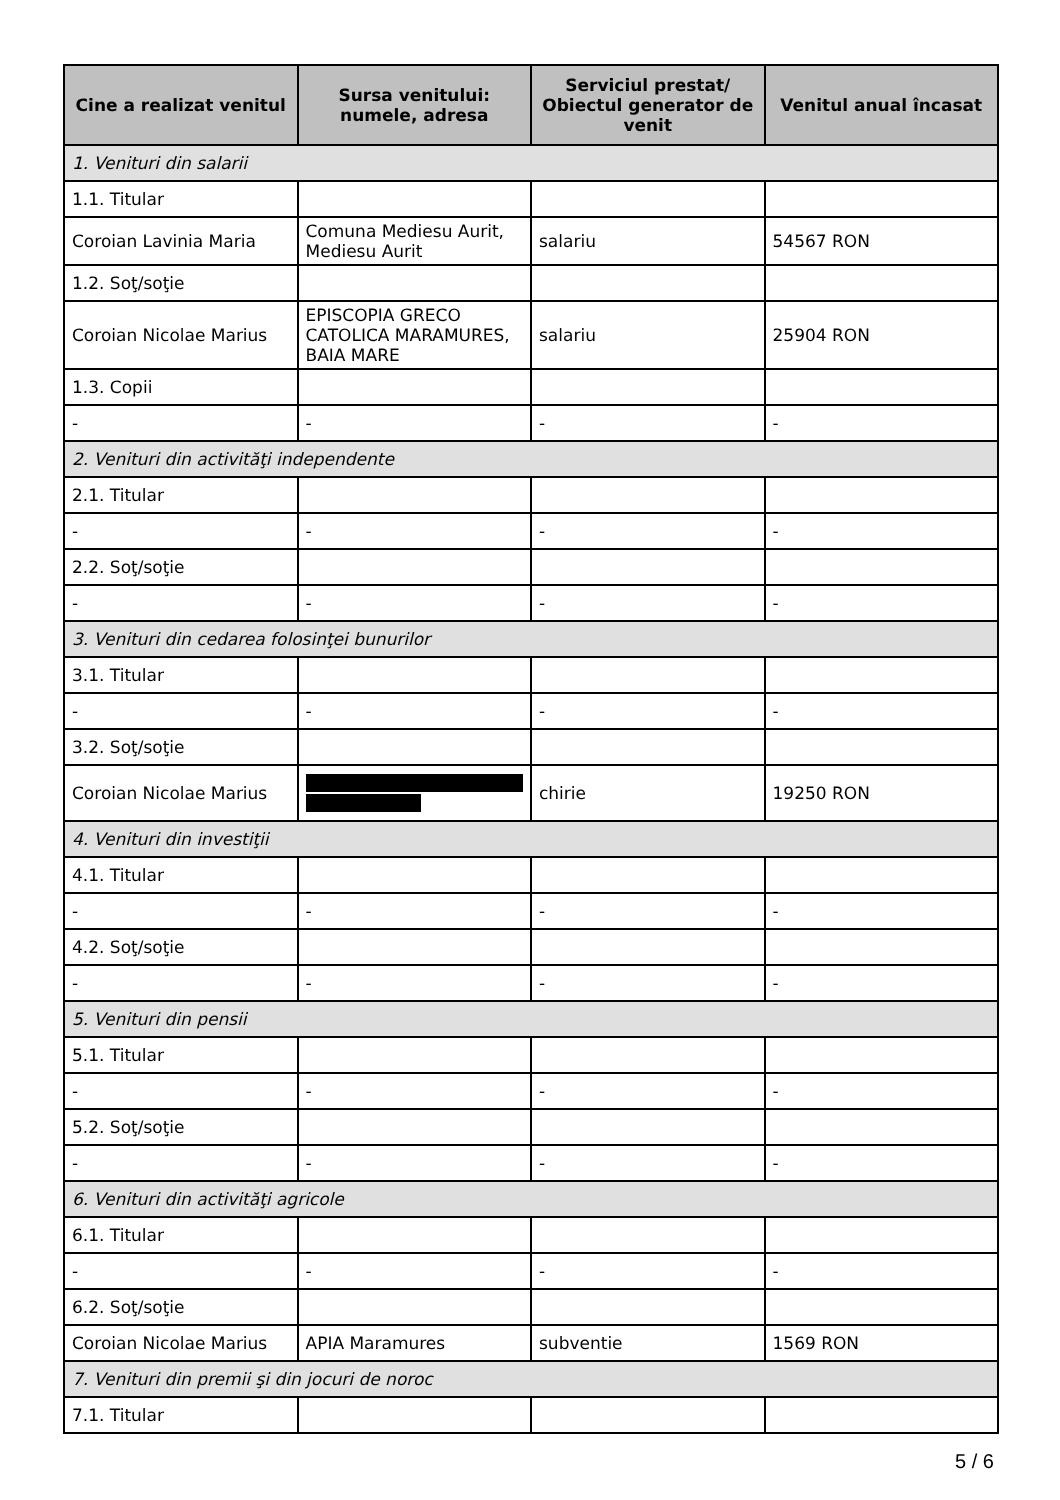| Cine a realizat venitul | Sursa venitului: numele, adresa | Serviciul prestat/ Obiectul generator de venit | Venitul anual încasat |
| --- | --- | --- | --- |
| 1. Venituri din salarii | | | |
| 1.1. Titular | | | |
| Coroian Lavinia Maria | Comuna Mediesu Aurit, Mediesu Aurit | salariu | 54567 RON |
| 1.2. Soţ/soţie | | | |
| Coroian Nicolae Marius | EPISCOPIA GRECO CATOLICA MARAMURES, BAIA MARE | salariu | 25904 RON |
| 1.3. Copii | | | |
| - | - | - | - |
| 2. Venituri din activităţi independente | | | |
| 2.1. Titular | | | |
| - | - | - | - |
| 2.2. Soţ/soţie | | | |
| - | - | - | - |
| 3. Venituri din cedarea folosinţei bunurilor | | | |
| 3.1. Titular | | | |
| - | - | - | - |
| 3.2. Soţ/soţie | | | |
| Coroian Nicolae Marius | | chirie | 19250 RON |
| 4. Venituri din investiţii | | | |
| 4.1. Titular | | | |
| - | - | - | - |
| 4.2. Soţ/soţie | | | |
| - | - | - | - |
| 5. Venituri din pensii | | | |
| 5.1. Titular | | | |
| - | - | - | - |
| 5.2. Soţ/soţie | | | |
| - | - | - | - |
| 6. Venituri din activităţi agricole | | | |
| 6.1. Titular | | | |
| - | - | - | - |
| 6.2. Soţ/soţie | | | |
| Coroian Nicolae Marius | APIA Maramures | subventie | 1569 RON |
| 7. Venituri din premii şi din jocuri de noroc | | | |
| 7.1. Titular | | | |
5 / 6